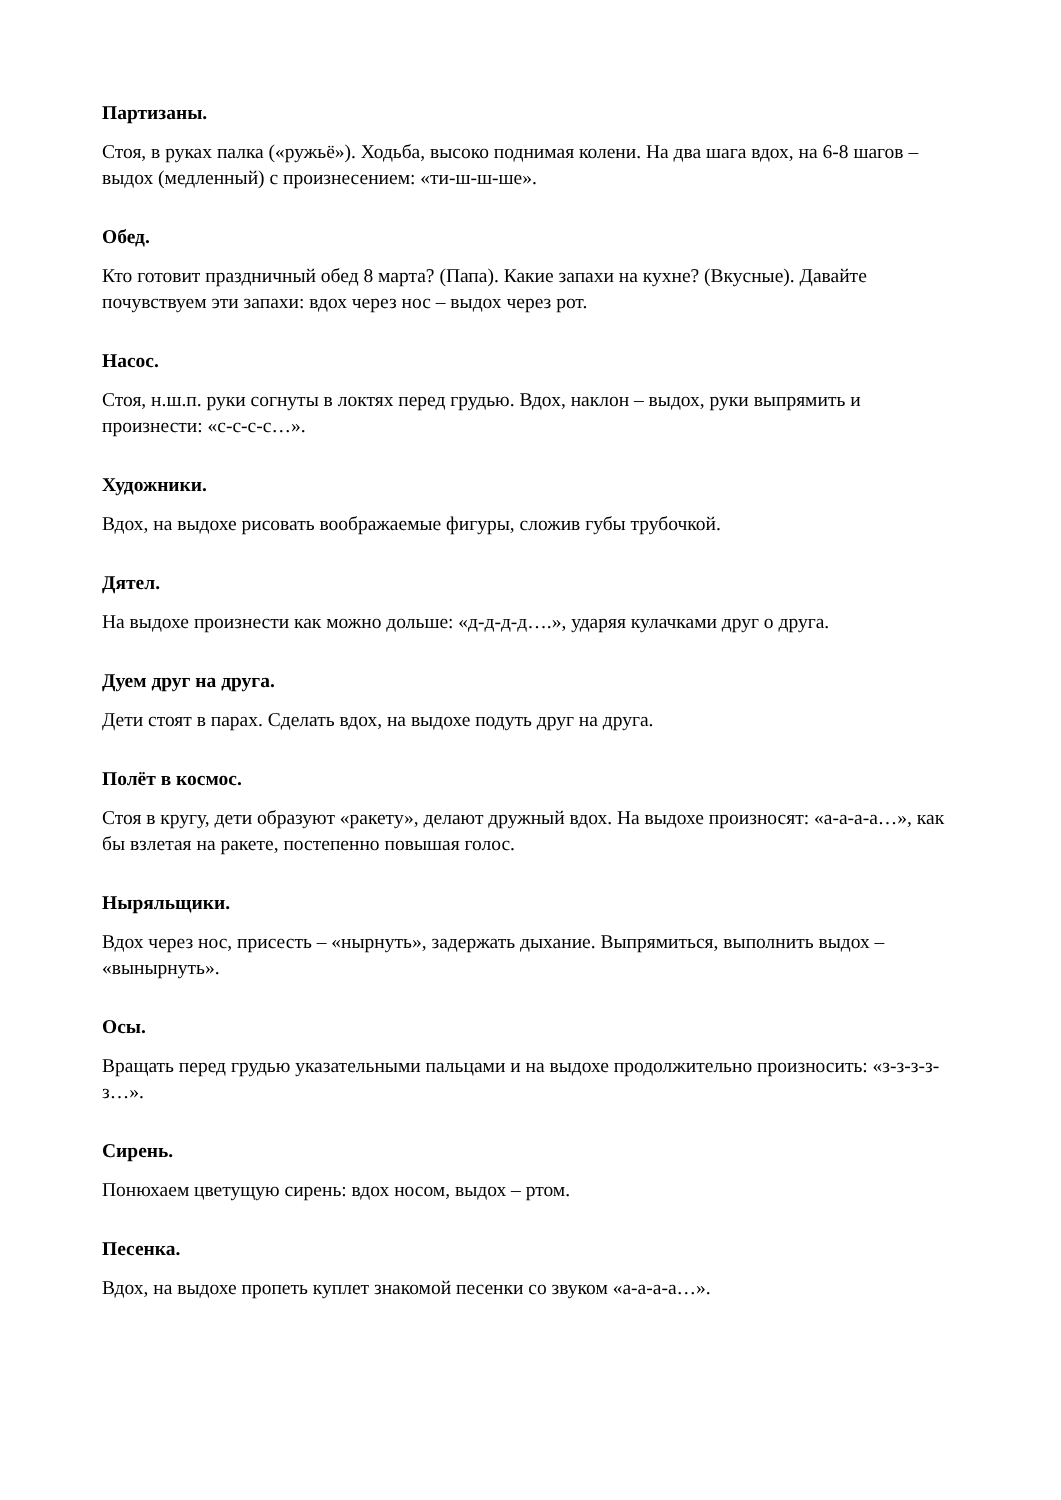Партизаны.
Стоя, в руках палка («ружьё»). Ходьба, высоко поднимая колени. На два шага вдох, на 6-8 шагов – выдох (медленный) с произнесением: «ти-ш-ш-ше».
Обед.
Кто готовит праздничный обед 8 марта? (Папа). Какие запахи на кухне? (Вкусные). Давайте почувствуем эти запахи: вдох через нос – выдох через рот.
Насос.
Стоя, н.ш.п. руки согнуты в локтях перед грудью. Вдох, наклон – выдох, руки выпрямить и произнести: «с-с-с-с…».
Художники.
Вдох, на выдохе рисовать воображаемые фигуры, сложив губы трубочкой.
Дятел.
На выдохе произнести как можно дольше: «д-д-д-д….», ударяя кулачками друг о друга.
Дуем друг на друга.
Дети стоят в парах. Сделать вдох, на выдохе подуть друг на друга.
Полёт в космос.
Стоя в кругу, дети образуют «ракету», делают дружный вдох. На выдохе произносят: «а-а-а-а…», как бы взлетая на ракете, постепенно повышая голос.
Ныряльщики.
Вдох через нос, присесть – «нырнуть», задержать дыхание. Выпрямиться, выполнить выдох – «вынырнуть».
Осы.
Вращать перед грудью указательными пальцами и на выдохе продолжительно произносить: «з-з-з-з-з…».
Сирень.
Понюхаем цветущую сирень: вдох носом, выдох – ртом.
Песенка.
Вдох, на выдохе пропеть куплет знакомой песенки со звуком «а-а-а-а…».